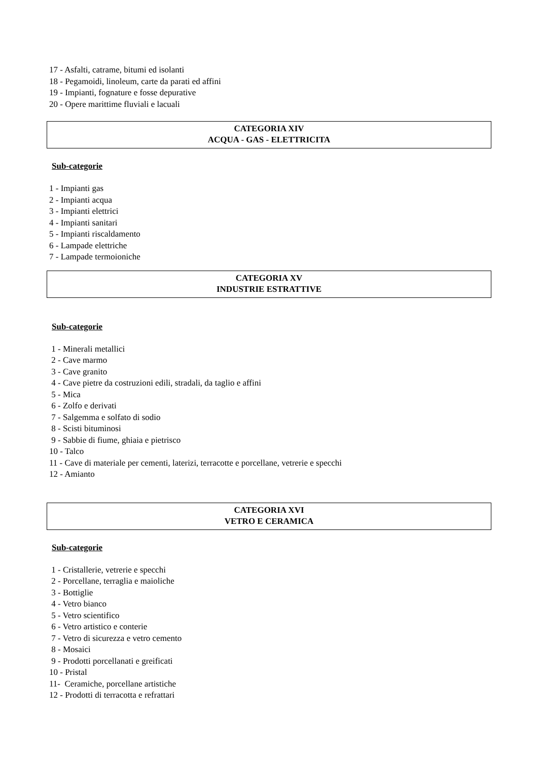17 - Asfalti, catrame, bitumi ed isolanti
18 - Pegamoidi, linoleum, carte da parati ed affini
19 - Impianti, fognature e fosse depurative
20 - Opere marittime fluviali e lacuali
CATEGORIA XIV
ACQUA - GAS - ELETTRICITA
Sub-categorie
1 - Impianti gas
2 - Impianti acqua
3 - Impianti elettrici
4 - Impianti sanitari
5 - Impianti riscaldamento
6 - Lampade elettriche
7 - Lampade termoioniche
CATEGORIA XV
INDUSTRIE ESTRATTIVE
Sub-categorie
1 - Minerali metallici
2 - Cave marmo
3 - Cave granito
4 - Cave pietre da costruzioni edili, stradali, da taglio e affini
5 - Mica
6 - Zolfo e derivati
7 - Salgemma e solfato di sodio
8 - Scisti bituminosi
9 - Sabbie di fiume, ghiaia e pietrisco
10 - Talco
11 - Cave di materiale per cementi, laterizi, terracotte e porcellane, vetrerie e specchi
12 - Amianto
CATEGORIA XVI
VETRO E CERAMICA
Sub-categorie
1 - Cristallerie, vetrerie e specchi
2 - Porcellane, terraglia e maioliche
3 - Bottiglie
4 - Vetro bianco
5 - Vetro scientifico
6 - Vetro artistico e conterie
7 - Vetro di sicurezza e vetro cemento
8 - Mosaici
9 - Prodotti porcellanati e greificati
10 - Pristal
11- Ceramiche, porcellane artistiche
12 - Prodotti di terracotta e refrattari